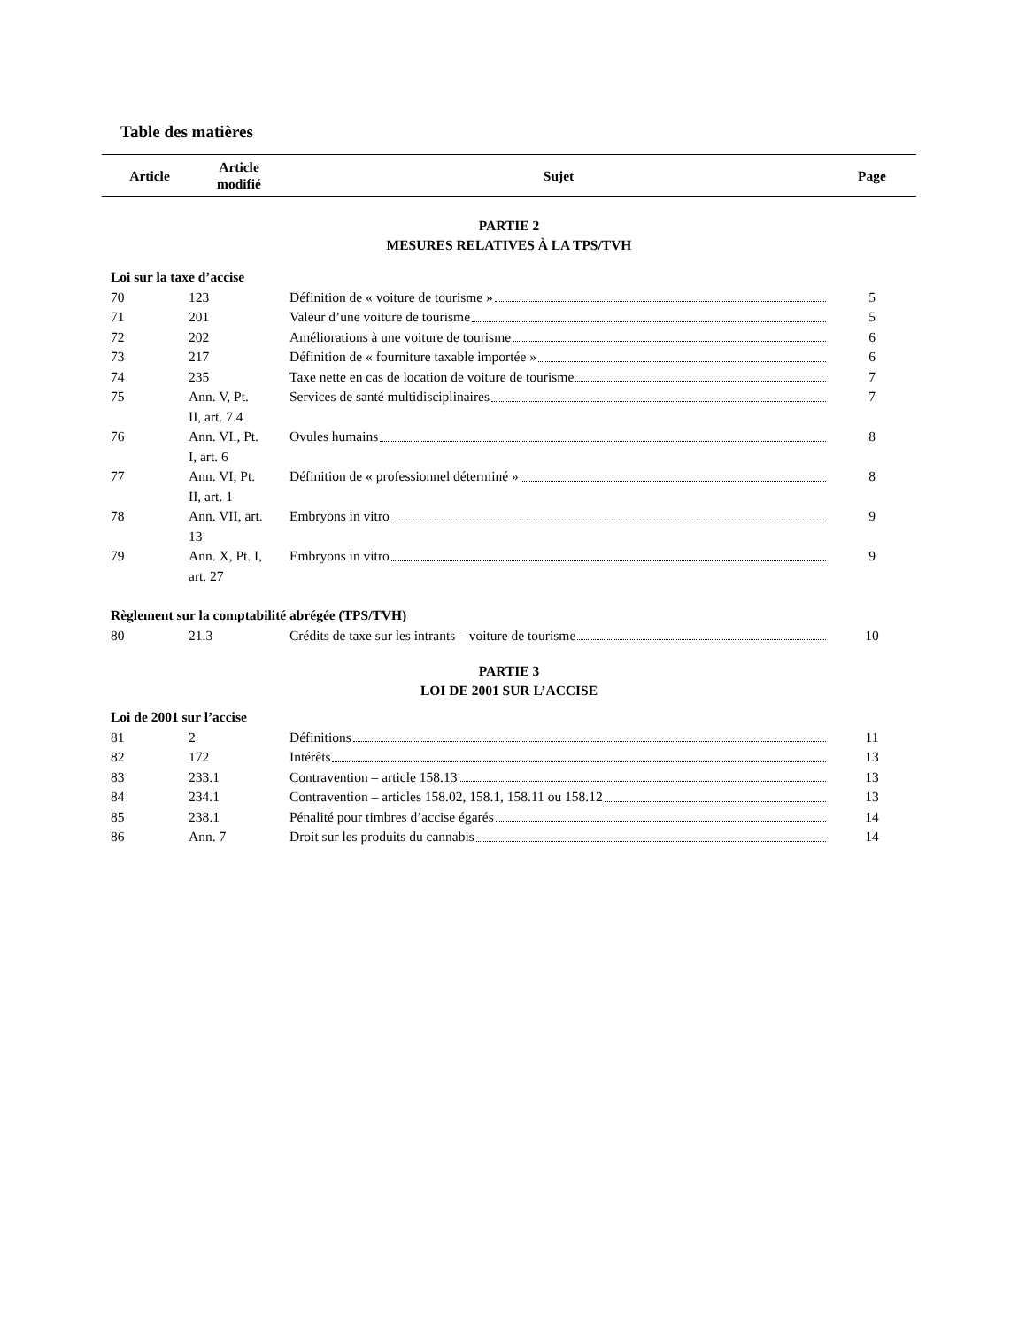Table des matières
| Article | Article modifié | Sujet | Page |
| --- | --- | --- | --- |
| PARTIE 2 MESURES RELATIVES À LA TPS/TVH | | | |
| Loi sur la taxe d’accise | | | |
| 70 | 123 | Définition de « voiture de tourisme » | 5 |
| 71 | 201 | Valeur d’une voiture de tourisme | 5 |
| 72 | 202 | Améliorations à une voiture de tourisme | 6 |
| 73 | 217 | Définition de « fourniture taxable importée » | 6 |
| 74 | 235 | Taxe nette en cas de location de voiture de tourisme | 7 |
| 75 | Ann. V, Pt. II, art. 7.4 | Services de santé multidisciplinaires | 7 |
| 76 | Ann. VI., Pt. I, art. 6 | Ovules humains | 8 |
| 77 | Ann. VI, Pt. II, art. 1 | Définition de « professionnel déterminé » | 8 |
| 78 | Ann. VII, art. 13 | Embryons in vitro | 9 |
| 79 | Ann. X, Pt. I, art. 27 | Embryons in vitro | 9 |
| Règlement sur la comptabilité abrégée (TPS/TVH) | | | |
| 80 | 21.3 | Crédits de taxe sur les intrants – voiture de tourisme | 10 |
| PARTIE 3 LOI DE 2001 SUR L’ACCISE | | | |
| Loi de 2001 sur l’accise | | | |
| 81 | 2 | Définitions | 11 |
| 82 | 172 | Intérêts | 13 |
| 83 | 233.1 | Contravention – article 158.13 | 13 |
| 84 | 234.1 | Contravention – articles 158.02, 158.1, 158.11 ou 158.12 | 13 |
| 85 | 238.1 | Pénalité pour timbres d’accise égarés | 14 |
| 86 | Ann. 7 | Droit sur les produits du cannabis | 14 |